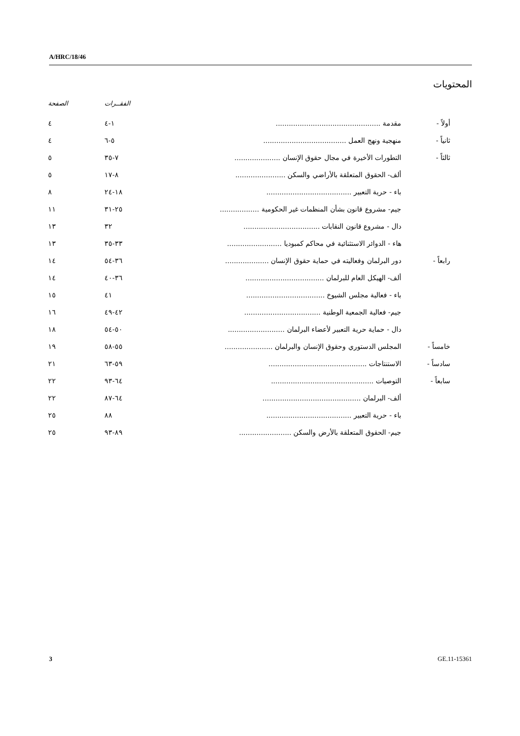A/HRC/18/46
المحتويات
| | | | الفقــرات | الصفحة |
| --- | --- | --- | --- | --- |
| أولاً - | | مقدمة ................................................ | ١-٤ | ٤ |
| ثانياً - | | منهجية ونهج العمل ...................................... | ٥-٦ | ٤ |
| ثالثاً - | | التطورات الأخيرة في مجال حقوق الإنسان ..................... | ٧-٣٥ | ٥ |
| | | ألف- الحقوق المتعلقة بالأراضي والسكن ....................... | ٨-١٧ | ٥ |
| | | باء - حرية التعبير ....................................... | ١٨-٢٤ | ٨ |
| | | جيم- مشروع قانون بشأن المنظمات غير الحكومية .................. | ٢٥-٣١ | ١١ |
| | | دال - مشروع قانون النقابات ................................... | ٣٢ | ١٣ |
| | | هاء - الدوائر الاستثنائية في محاكم كمبوديا ......................... | ٣٣-٣٥ | ١٣ |
| رابعاً - | | دور البرلمان وفعاليته في حماية حقوق الإنسان .................... | ٣٦-٥٤ | ١٤ |
| | | ألف- الهيكل العام للبرلمان .................................... | ٣٦-٤٠ | ١٤ |
| | | باء - فعالية مجلس الشيوخ .................................... | ٤١ | ١٥ |
| | | جيم- فعالية الجمعية الوطنية ................................... | ٤٢-٤٩ | ١٦ |
| | | دال - حماية حرية التعبير لأعضاء البرلمان .......................... | ٥٠-٥٤ | ١٨ |
| خامساً - | | المجلس الدستوري وحقوق الإنسان والبرلمان ...................... | ٥٥-٥٨ | ١٩ |
| سادساً - | | الاستنتاجات ............................................. | ٥٩-٦٣ | ٢١ |
| سابعاً - | | التوصيات ............................................... | ٦٤-٩٣ | ٢٢ |
| | | ألف- البرلمان ............................................. | ٦٤-٨٧ | ٢٢ |
| | | باء - حرية التعبير ....................................... | ٨٨ | ٢٥ |
| | | جيم- الحقوق المتعلقة بالأرض والسكن ........................ | ٨٩-٩٣ | ٢٥ |
3 GE.11-15361